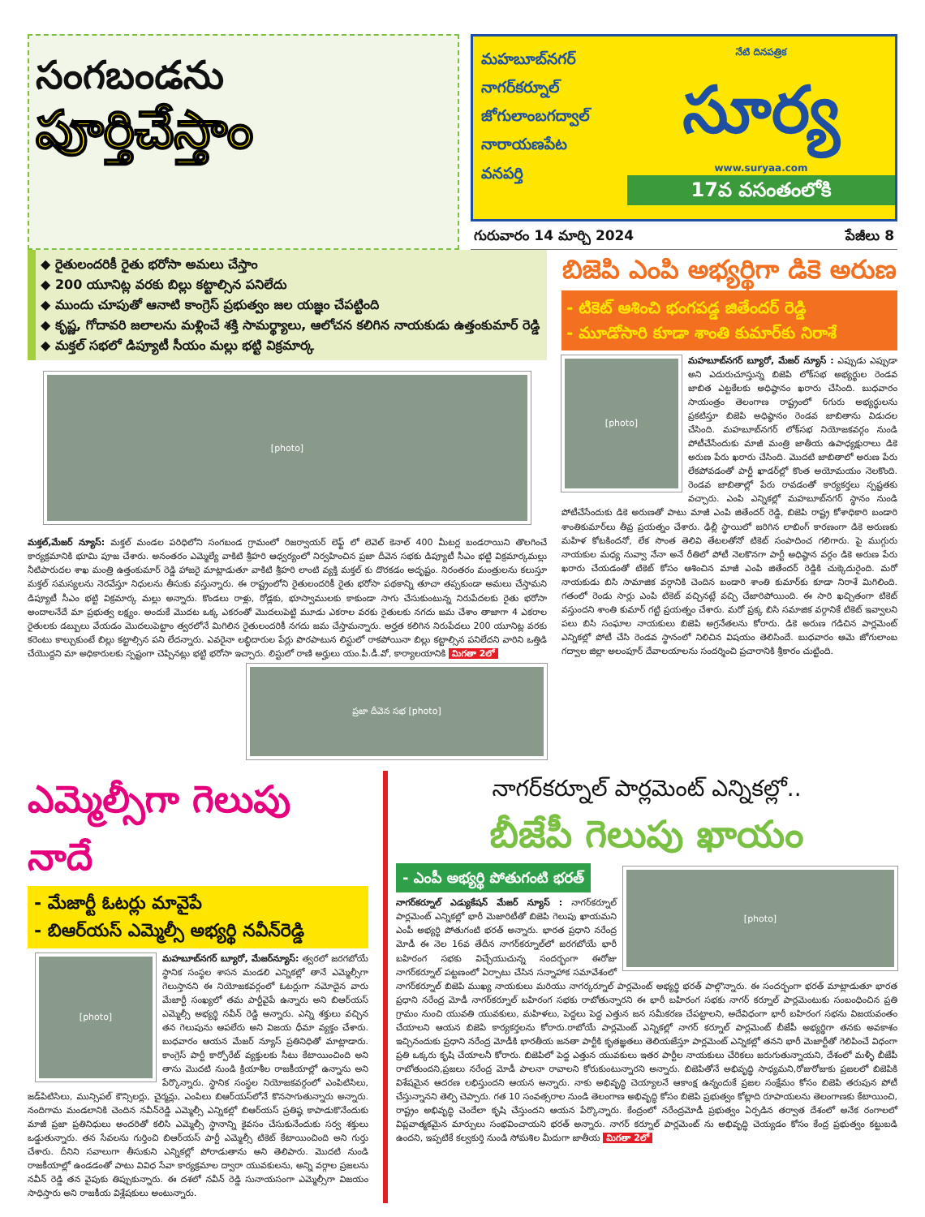సంగబండను
పూర్తిచేస్తాం
మహబూబ్‌నగర్
నాగర్‌కర్నూల్
జోగులాంబగద్వాల్
నారాయణపేట
వనపర్తి
నేటి దినపత్రిక
సూర్య
www.suryaa.com
17వ వసంతంలోకి
గురువారం 14 మార్చి 2024 పేజీలు 8
◆ రైతులందరికీ రైతు భరోసా అమలు చేస్తాం
◆ 200 యూనిట్ల వరకు బిల్లు కట్టాల్సిన పనిలేదు
◆ ముందు చూపుతో ఆనాటి కాంగ్రెస్ ప్రభుత్వం జల యజ్ఞం చేపట్టింది
◆ కృష్ణ, గోదావరి జలాలను మళ్లించే శక్తి సామర్థ్యాలు, ఆలోచన కలిగిన నాయకుడు ఉత్తంకుమార్ రెడ్డి
◆ మక్తల్ సభలో డిప్యూటీ సీయం మల్లు భట్టి విక్రమార్క
[photo]
మక్తల్,మేజర్ న్యూస్: మక్తల్ మండల పరిధిలోని సంగబండ గ్రామంలో రిజర్వాయర్ లెఫ్ట్ లో లెవెల్ కెనాల్ 400 మీటర్ల బండరాయిని తొలగించే కార్యక్రమానికి భూమి పూజ చేశారు. అనంతరం ఎమ్మెల్యే వాకిటి శ్రీహరి ఆధ్వర్యంలో నిర్వహించిన ప్రజా దీవెన సభకు డిప్యూటీ సీఎం భట్టి విక్రమార్కమల్లు నీటిపారుదల శాఖ మంత్రి ఉత్తంకుమార్ రెడ్డి హాజరై మాట్లాడుతూ వాకిటి శ్రీహరి లాంటి వ్యక్తి మక్తల్ కు దొరకడం అదృష్టం. నిరంతరం మంత్రులను కలుస్తూ మక్తల్ సమస్యలను నెరవేస్తూ నిధులను తీసుకు వస్తున్నారు. ఈ రాష్ట్రంలోని రైతులందరికీ రైతు భరోసా పథకాన్ని తూచా తప్పకుండా అమలు చేస్తామని డిప్యూటీ సీఎం భట్టి విక్రమార్క మల్లు అన్నారు. కొండలు రాళ్లు, రోడ్లకు, భూస్వాములకు కాకుండా సాగు చేసుకుంటున్న నిరుపేదలకు రైతు భరోసా అందాలనేదే మా ప్రభుత్వ లక్ష్యం. అందుకే మొదట ఒక్క ఎకరంతో మొదలుపెట్టి మూడు ఎకరాల వరకు రైతులకు నగదు జమ చేశాం తాజాగా 4 ఎకరాల రైతులకు డబ్బులు వేయడం మొదలుపెట్టాం త్వరలోనే మిగిలిన రైతులందరికీ నగదు జమ చేస్తామన్నారు. అర్హత కలిగిన నిరుపేదలు 200 యూనిట్ల వరకు కరెంటు కాల్చుకుంటే బిల్లు కట్టాల్సిన పని లేదన్నారు. ఎవరైనా లబ్ధిదారుల పేర్లు పొరపాటున లిస్టులో రాకపోయినా బిల్లు కట్టాల్సిన పనిలేదని వారిని ఒత్తిడి చేయొద్దని మా అధికారులకు స్పష్టంగా చెప్పినట్లు భట్టి భరోసా ఇచ్చారు. లిస్టులో రాణి అర్హులు యం.పీ.డీ.వో, కార్యాలయానికి మిగతా 2లో
ప్రజా దీవెన సభ [photo]
బిజెపి ఎంపి అభ్యర్థిగా డికె అరుణ
- టికెట్ ఆశించి భంగపడ్డ జితేందర్ రెడ్డి
- మూడోసారి కూడా శాంతి కుమార్‌కు నిరాశే
[photo]
మహబూబ్‌నగర్ బ్యూరో, మేజర్ న్యూస్ : ఎప్పుడు ఎప్పుడా అని ఎదురుచూస్తున్న బిజెపి లోక్‌సభ అభ్యర్థుల రెండవ జాబిత ఎట్టకేలకు అధిష్ఠానం ఖరారు చేసింది. బుధవారం సాయంత్రం తెలంగాణ రాష్ట్రంలో 6గురు అభ్యర్థులను ప్రకటిస్తూ బిజెపి అధిష్ఠానం రెండవ జాబితాను విడుదల చేసింది. మహబూబ్‌నగర్ లోక్‌సభ నియోజకవర్గం నుండి పోటీచేసేందుకు మాజీ మంత్రి జాతీయ ఉపాధ్యక్షురాలు డికె అరుణ పేరు ఖరారు చేసింది. మొదటి జాబితాలో అరుణ పేరు లేకపోవడంతో పార్టీ ఖాడర్‌ల్లో కొంత అయోమయం నెలకొంది. రెండవ జాబితాల్లో పేరు రావడంతో కార్యకర్తలు స్పష్టతకు వచ్చారు. ఎంపి ఎన్నికల్లో మహబూబ్‌నగర్ స్థానం నుండి పోటీచేసేందుకు డికె అరుణతో పాటు మాజీ ఎంపి జితేందర్ రెడ్డి, బిజెపి రాష్ట్ర కోశాధికారి బండారి శాంతికుమార్‌లు తీవ్ర ప్రయత్నం చేశారు. ఢిల్లీ స్థాయిలో జరిగిన లాబింగ్ కారణంగా డికె అరుణకు మహిళ కోటకిందనో, లేక సొంత తెలివి తేటలతోనో టికెట్ సంపాదించ గలిగారు. పై ముగ్గురు నాయకుల మధ్య నువ్వా నేనా అనే రీతిలో పోటీ నెలకొనగా పార్టీ అధిష్ఠాన వర్గం డికె అరుణ పేరు ఖరారు చేయడంతో టికెట్ కోసం ఆశించిన మాజీ ఎంపి జితేందర్ రెడ్డికి చుక్కెదురైంది. మరో నాయకుడు బిసి సామాజిక వర్గానికి చెందిన బండారి శాంతి కుమార్‌కు కూడా నిరాశే మిగిలింది. గతంలో రెండు సార్లు ఎంపి టికెట్ వచ్చినట్లే వచ్చి చేజారిపోయింది. ఈ సారి ఖచ్చితంగా టికెట్ వస్తుందని శాంతి కుమార్ గట్టి ప్రయత్నం చేశారు. మరో ప్రక్క బిసి సమాజిక వర్గానికే టికెట్ ఇవ్వాలని పలు బిసి సంఘాల నాయకులు బిజెపి అగ్రనేతలను కోరారు. డికె అరుణ గడిచిన పార్లమెంట్ ఎన్నికల్లో పోటీ చేసి రెండవ స్థానంలో నిలిచిన విషయం తెలిసిందే. బుధవారం ఆమె జోగులాంబ గద్వాల జిల్లా అలంపూర్ దేవాలయాలను సందర్శించి ప్రచారానికి శ్రీకారం చుట్టింది.
ఎమ్మెల్సీగా గెలుపు నాదే
- మేజార్టీ ఓటర్లు మావైపే
- బిఆర్‌యస్ ఎమ్మెల్సీ అభ్యర్థి నవీన్‌రెడ్డి
[photo]
మహబూబ్‌నగర్ బ్యూరో, మేజర్‌న్యూస్: త్వరలో జరగబోయే స్థానిక సంస్థల శాసన మండలి ఎన్నికల్లో తానే ఎమ్మెల్సీగా గెలుస్తానని ఈ నియోజకవర్గంలో ఓటర్లుగా నమోదైన వారు మేజార్టీ సంఖ్యలో తమ పార్టీవైపే ఉన్నారు అని బిఆర్‌యస్ ఎమ్మెల్సీ అభ్యర్థి నవీన్ రెడ్డి అన్నారు. ఎన్ని శక్తులు వచ్చిన తన గెలుపును ఆపలేరు అని విజయ ధీమా వ్యక్తం చేశారు. బుధవారం ఆయన మేజర్ న్యూస్ ప్రతినిధితో మాట్లాడారు. కాంగ్రెస్ పార్టీ కార్పోరేట్ వ్యక్తులకు సీటు కేటాయించింది అని తాను మొదటి నుండి క్రియాశీల రాజకీయాల్లో ఉన్నాను అని పేర్కొన్నారు. స్థానిక సంస్థల నియోజకవర్గంలో ఎంపిటిసిలు, జడ్‌పిటిసిలు, మున్సిపల్ కౌన్సిలర్లు, చైర్మన్లు, ఎంపిలు బిఆర్‌యస్‌లోనే కొనసాగుతున్నారు అన్నారు. నందిగామ మండలానికి చెందిన నవీన్‌రెడ్డి ఎమ్మెల్సీ ఎన్నికల్లో బిఆర్‌యస్ ప్రతిష్ఠ కాపాడుకొనేందుకు మాజీ ప్రజా ప్రతినిధులు అందరితో కలిసి ఎమ్మెల్సీ స్థానాన్ని కైవసం చేసుకునేందుకు సర్వ శక్తులు ఒడ్డుతున్నారు. తన సేవలను గుర్తించి బిఆర్‌యస్ పార్టీ ఎమ్మెల్సీ టికెట్ కేటాయించింది అని గుర్తు చేశారు. దీనిని సవాలుగా తీసుకుని ఎన్నికల్లో పోరాడుతాను అని తెలిపారు. మొదటి నుండి రాజకీయాల్లో ఉండడంతో పాటు వివిధ సేవా కార్యక్రమాల ద్వారా యువకులను, అన్ని వర్గాల ప్రజలను నవీన్ రెడ్డి తన వైపుకు తిప్పుకున్నారు. ఈ దశలో నవీన్ రెడ్డి సునాయసంగా ఎమ్మెల్సీగా విజయం సాధిస్తారు అని రాజకీయ విశ్లేషకులు అంటున్నారు.
నాగర్‌కర్నూల్ పార్లమెంట్ ఎన్నికల్లో..
బీజేపీ గెలుపు ఖాయం
- ఎంపీ అభ్యర్థి పోతుగంటి భరత్
[photo]
నాగర్‌కర్నూల్ ఎడ్యుకేషన్ మేజర్ న్యూస్ : నాగర్‌కర్నూల్ పార్లమెంట్ ఎన్నికల్లో భారీ మెజారిటీతో బిజెపి గెలుపు ఖాయమని ఎంపీ అభ్యర్థి పోతుగంటి భరత్ అన్నారు. భారత ప్రధాని నరేంద్ర మోడీ ఈ నెల 16వ తేదీన నాగర్‌కర్నూల్‌లో జరగబోయే భారీ బహిరంగ సభకు విచ్చేయుచున్న సందర్భంగా ఈరోజు నాగర్‌కర్నూల్ పట్టణంలో ఏర్పాటు చేసిన సన్నాహాక సమావేశంలో నాగర్‌కర్నూల్ బిజెపి ముఖ్య నాయకులు మరియు నాగర్కర్నూల్ పార్లమెంట్ అభ్యర్థి భరత్ పాల్గొన్నారు. ఈ సందర్భంగా భరత్ మాట్లాడుతూ భారత ప్రధాని నరేంద్ర మోడీ నాగర్‌కర్నూల్ బహిరంగ సభకు రాబోతున్నారని ఈ భారీ బహిరంగ సభకు నాగర్ కర్నూల్ పార్లమెంటుకు సంబంధించిన ప్రతి గ్రామం నుంచి యువతి యువకులు, మహిళలు, పెద్దలు పెద్ద ఎత్తున జన సమీకరణ చేపట్టాలని, అదేవిధంగా భారీ బహిరంగ సభను విజయవంతం చేయాలని ఆయన బిజెపి కార్యకర్తలను కోరారు.రాబోయే పార్లమెంట్ ఎన్నికల్లో నాగర్ కర్నూల్ పార్లమెంట్ బీజేపీ అభ్యర్థిగా తనకు అవకాశం ఇచ్చినందుకు ప్రధాని నరేంద్ర మోడీకి భారతీయ జనతా పార్టీకి కృతజ్ఞతలు తెలియజేస్తూ పార్లమెంట్ ఎన్నికల్లో తనని భారీ మెజార్టీతో గెలిపించే విధంగా ప్రతి ఒక్కరు కృషి చేయాలనీ కోరారు. బిజెపిలో పెద్ద ఎత్తున యువకులు ఇతర పార్టీల నాయకులు చేరికలు జరుగుతున్నాయని, దేశంలో మళ్ళీ బీజేపీ రాబోతుందని,ప్రజలు నరేంద్ర మోడీ పాలనా రావాలని కోరుకుంటున్నారని అన్నారు. బిజెపితోనే అభివృద్ధి సాధ్యమని,రోజురోజుకు ప్రజలలో బిజెపికి విశేషమైన ఆదరణ లభిస్తుందని ఆయన అన్నారు. నాకు అభివృద్ధి చెయ్యాలనే ఆకాంక్ష ఉన్నందుకే ప్రజల సంక్షేమం కోసం బిజెపి తరుపున పోటీ చేస్తున్నానని తెల్పి చెప్పారు. గత 10 సంవత్సరాల నుండి తెలంగాణ అభివృద్ధి కోసం బిజెపి ప్రభుత్వం కోట్లాది రూపాయలను తెలంగాణకు కేటాయించి, రాష్ట్రం అభివృద్ధి చెందేలా కృషి చేస్తుందని ఆయన పేర్కొన్నారు. కేంద్రంలో నరేంద్రమోడీ ప్రభుత్వం ఏర్పడిన తర్వాత దేశంలో అనేక రంగాలలో విప్లవాత్మకమైన మార్పులు సంభవించాయని భరత్ అన్నారు. నాగర్ కర్నూల్ పార్లమెంట్ ను అభివృద్ధి చెయ్యడం కోసం కేంద్ర ప్రభుత్వం కట్టుబడి ఉందని, ఇప్పటికే కల్వకుర్తి నుండి సోమశిల మీదుగా జాతీయ మిగతా 2లో